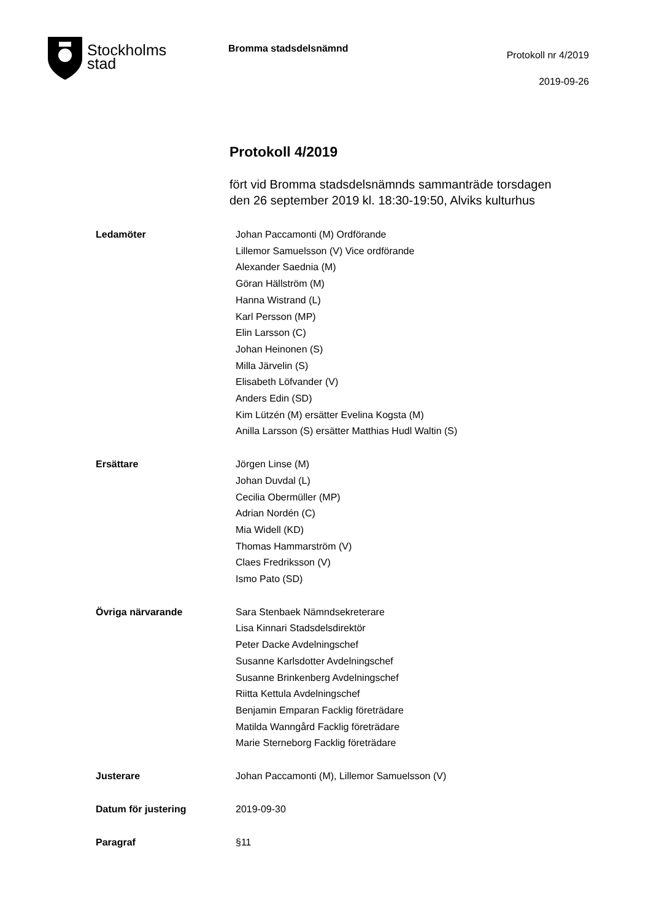Stockholms
stad
Bromma stadsdelsnämnd
Protokoll nr 4/2019
2019-09-26
Protokoll 4/2019
fört vid Bromma stadsdelsnämnds sammanträde torsdagen
den 26 september 2019 kl. 18:30-19:50, Alviks kulturhus
Ledamöter Johan Paccamonti (M) Ordförande
Lillemor Samuelsson (V) Vice ordförande
Alexander Saednia (M)
Göran Hällström (M)
Hanna Wistrand (L)
Karl Persson (MP)
Elin Larsson (C)
Johan Heinonen (S)
Milla Järvelin (S)
Elisabeth Löfvander (V)
Anders Edin (SD)
Kim Lützén (M) ersätter Evelina Kogsta (M)
Anilla Larsson (S) ersätter Matthias Hudl Waltin (S)
Ersättare Jörgen Linse (M)
Johan Duvdal (L)
Cecilia Obermüller (MP)
Adrian Nordén (C)
Mia Widell (KD)
Thomas Hammarström (V)
Claes Fredriksson (V)
Ismo Pato (SD)
Övriga närvarande Sara Stenbaek Nämndsekreterare
Lisa Kinnari Stadsdelsdirektör
Peter Dacke Avdelningschef
Susanne Karlsdotter Avdelningschef
Susanne Brinkenberg Avdelningschef
Riitta Kettula Avdelningschef
Benjamin Emparan Facklig företrädare
Matilda Wanngård Facklig företrädare
Marie Sterneborg Facklig företrädare
Justerare Johan Paccamonti (M), Lillemor Samuelsson (V)
Datum för justering 2019-09-30
Paragraf §11